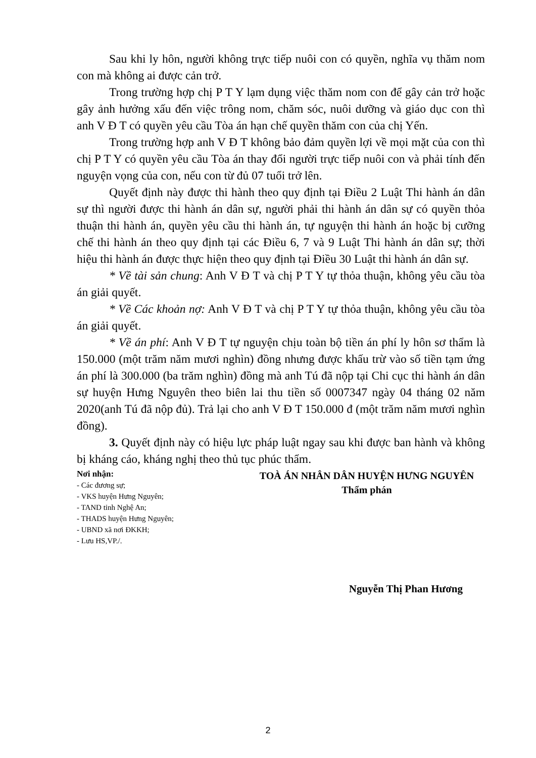Sau khi ly hôn, người không trực tiếp nuôi con có quyền, nghĩa vụ thăm nom con mà không ai được cản trở.
Trong trường hợp chị P T Y lạm dụng việc thăm nom con để gây cản trở hoặc gây ảnh hưởng xấu đến việc trông nom, chăm sóc, nuôi dưỡng và giáo dục con thì anh V Đ T có quyền yêu cầu Tòa án hạn chế quyền thăm con của chị Yến.
Trong trường hợp anh V Đ T không bảo đảm quyền lợi về mọi mặt của con thì chị P T Y có quyền yêu cầu Tòa án thay đổi người trực tiếp nuôi con và phải tính đến nguyện vọng của con, nếu con từ đủ 07 tuổi trở lên.
Quyết định này được thi hành theo quy định tại Điều 2 Luật Thi hành án dân sự thì người được thi hành án dân sự, người phải thi hành án dân sự có quyền thỏa thuận thi hành án, quyền yêu cầu thi hành án, tự nguyện thi hành án hoặc bị cưỡng chế thi hành án theo quy định tại các Điều 6, 7 và 9 Luật Thi hành án dân sự; thời hiệu thi hành án được thực hiện theo quy định tại Điều 30 Luật thi hành án dân sự.
* Về tài sản chung: Anh V Đ T và chị P T Y tự thỏa thuận, không yêu cầu tòa án giải quyết.
* Về Các khoản nợ: Anh V Đ T và chị P T Y tự thỏa thuận, không yêu cầu tòa án giải quyết.
* Về án phí: Anh V Đ T tự nguyện chịu toàn bộ tiền án phí ly hôn sơ thẩm là 150.000 (một trăm năm mươi nghìn) đồng nhưng được khấu trừ vào số tiền tạm ứng án phí là 300.000 (ba trăm nghìn) đồng mà anh Tú đã nộp tại Chi cục thi hành án dân sự huyện Hưng Nguyên theo biên lai thu tiền số 0007347 ngày 04 tháng 02 năm 2020(anh Tú đã nộp đủ). Trả lại cho anh V Đ T 150.000 đ (một trăm năm mươi nghìn đồng).
3. Quyết định này có hiệu lực pháp luật ngay sau khi được ban hành và không bị kháng cáo, kháng nghị theo thủ tục phúc thẩm.
Nơi nhận:
- Các đương sự;
- VKS huyện Hưng Nguyên;
- TAND tỉnh Nghệ An;
- THADS huyện Hưng Nguyên;
- UBND xã nơi ĐKKH;
- Lưu HS,VP./.
TOÀ ÁN NHÂN DÂN HUYỆN HƯNG NGUYÊN
Thẩm phán
Nguyễn Thị Phan Hương
2